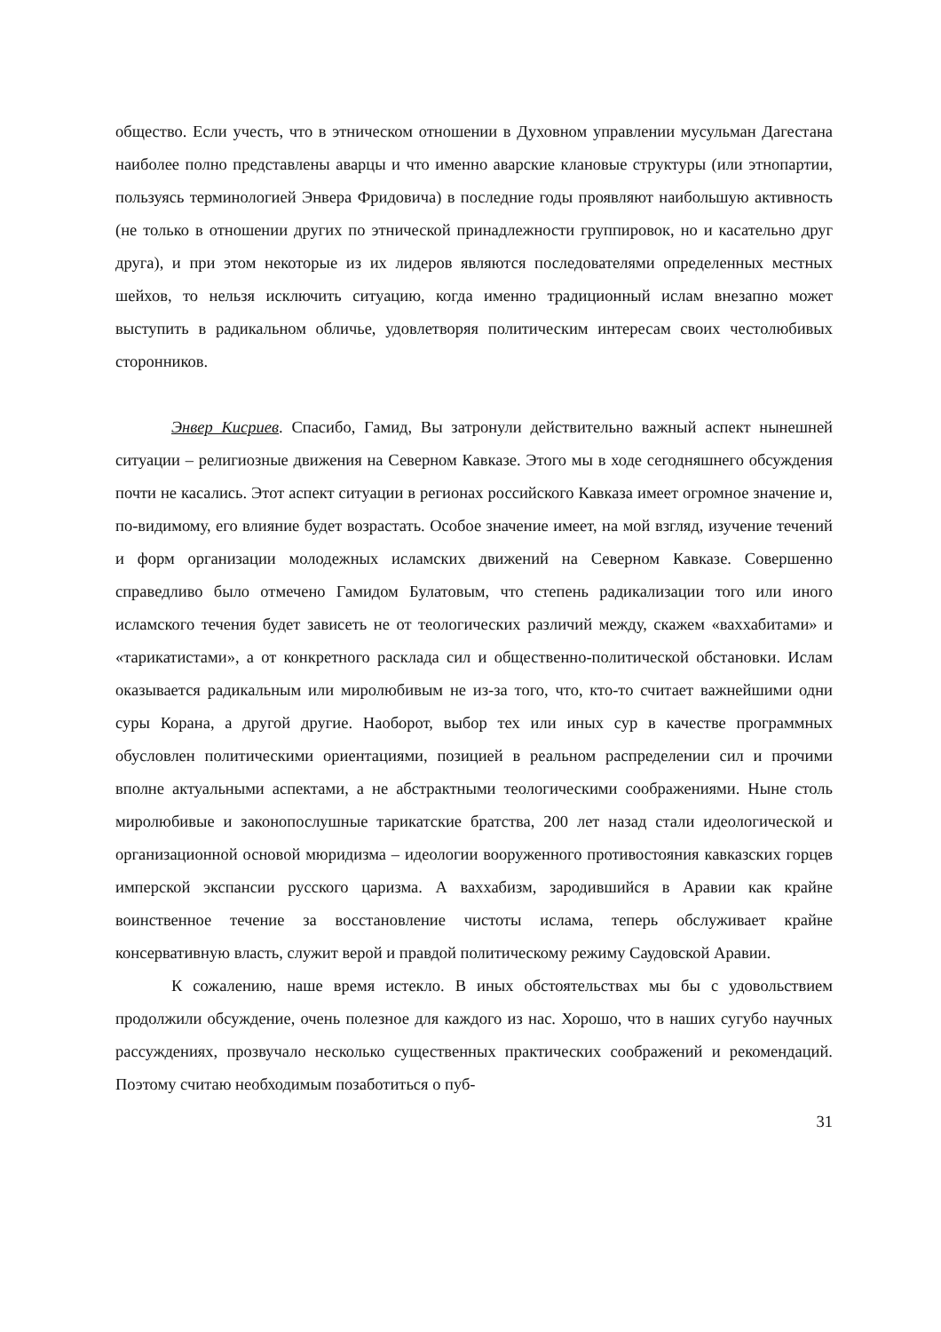общество. Если учесть, что в этническом отношении в Духовном управлении мусуль­ман Дагестана наиболее полно представлены аварцы и что именно аварские клановые структуры (или этнопартии, пользуясь терминологией Энвера Фридовича) в последние годы проявляют наибольшую активность (не только в отношении других по этниче­ской принадлежности группировок, но и касательно друг друга), и при этом некоторые из их лидеров являются последователями определенных местных шейхов, то нельзя ис­ключить ситуацию, когда именно традиционный ислам внезапно может выступить в радикальном обличье, удовлетворяя политическим интересам своих честолюбивых сторонников.
Энвер Кисриев. Спасибо, Гамид, Вы затронули действительно важный аспект нынешней ситуации – религиозные движения на Северном Кавказе. Этого мы в ходе сегодняшнего обсуждения почти не касались. Этот аспект ситуации в регионах россий­ского Кавказа имеет огромное значение и, по-видимому, его влияние будет возрастать. Особое значение имеет, на мой взгляд, изучение течений и форм организации моло­дежных исламских движений на Северном Кавказе. Совершенно справедливо было от­мечено Гамидом Булатовым, что степень радикализации того или иного исламского течения будет зависеть не от теологических различий между, скажем «ваххабитами» и «тарикатистами», а от конкретного расклада сил и общественно-политической обста­новки. Ислам оказывается радикальным или миролюбивым не из-за того, что, кто-то считает важнейшими одни суры Корана, а другой другие. Наоборот, выбор тех или иных сур в качестве программных обусловлен политическими ориентациями, позицией в реальном распределении сил и прочими вполне актуальными аспектами, а не аб­страктными теологическими соображениями. Ныне столь миролюбивые и законопо­слушные тарикатские братства, 200 лет назад стали идеологической и организацион­ной основой мюридизма – идеологии вооруженного противостояния кавказских горцев имперской экспансии русского царизма. А ваххабизм, зародившийся в Аравии как крайне воинственное течение за восстановление чистоты ислама, теперь обслуживает крайне консервативную власть, служит верой и правдой политическому режиму Сау­довской Аравии.
К сожалению, наше время истекло. В иных обстоятельствах мы бы с удоволь­ствием продолжили обсуждение, очень полезное для каждого из нас. Хорошо, что в на­ших сугубо научных рассуждениях, прозвучало несколько существенных практиче­ских соображений и рекомендаций. Поэтому считаю необходимым позаботиться о пуб-
31